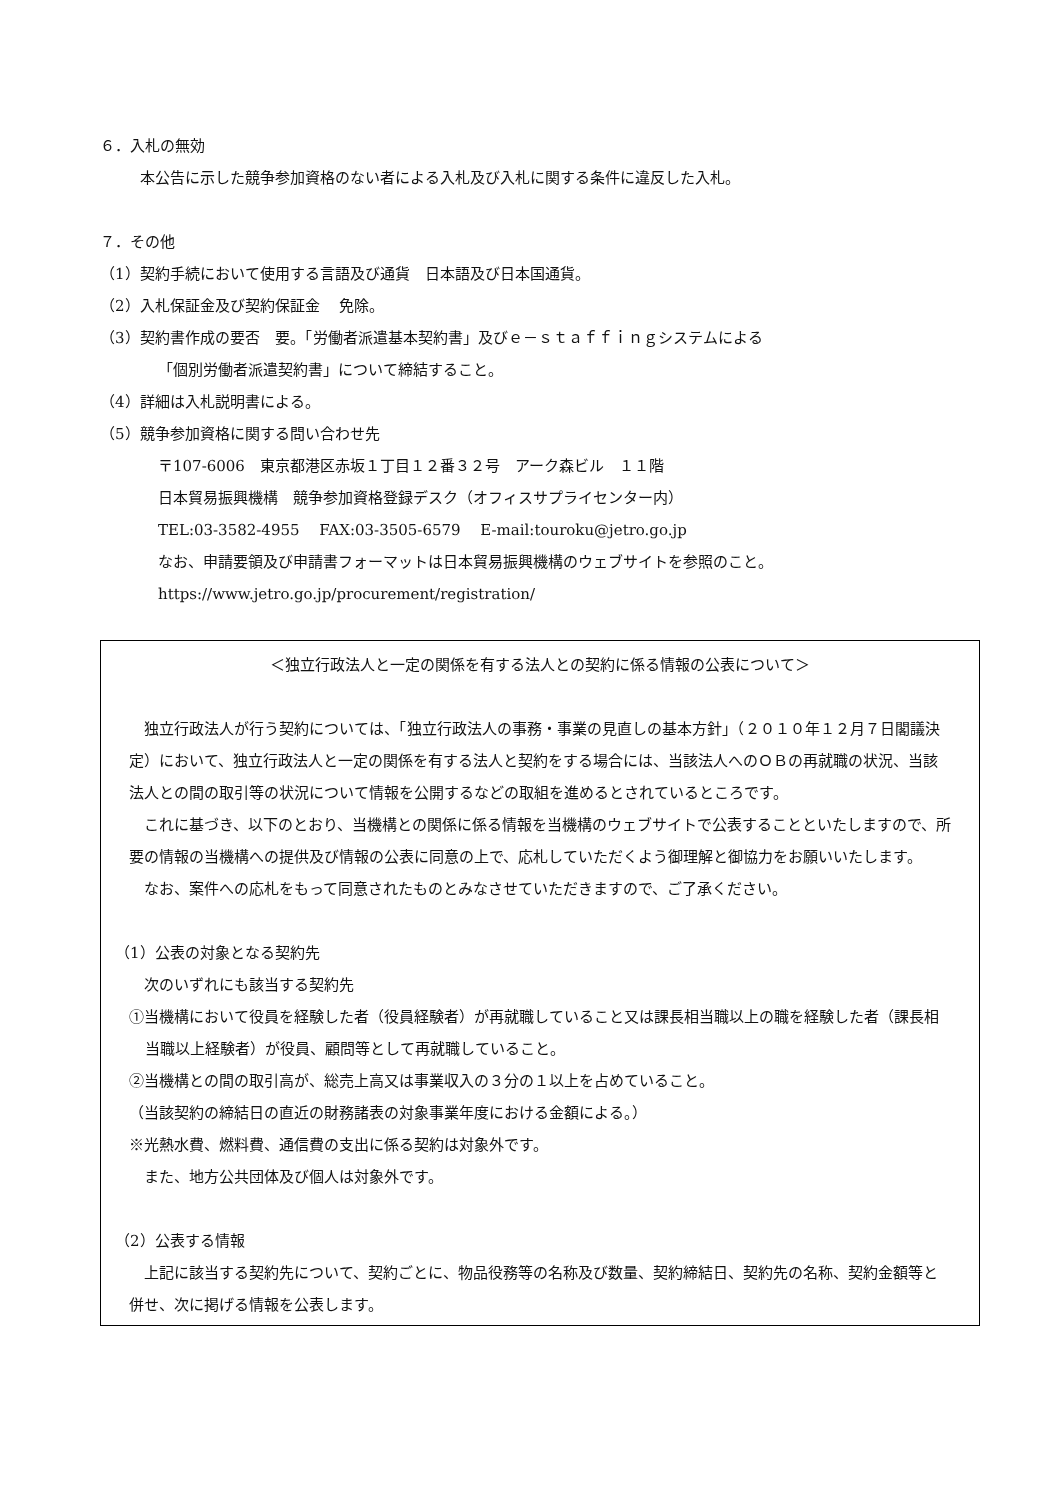６．入札の無効
本公告に示した競争参加資格のない者による入札及び入札に関する条件に違反した入札。
７．その他
（1）契約手続において使用する言語及び通貨　日本語及び日本国通貨。
（2）入札保証金及び契約保証金　 免除。
（3）契約書作成の要否　要。「労働者派遣基本契約書」及びｅ－ｓｔａｆｆｉｎｇシステムによる
「個別労働者派遣契約書」について締結すること。
（4）詳細は入札説明書による。
（5）競争参加資格に関する問い合わせ先
〒107-6006　東京都港区赤坂１丁目１２番３２号　アーク森ビル　１１階
日本貿易振興機構　競争参加資格登録デスク（オフィスサプライセンター内）
TEL:03-3582-4955　 FAX:03-3505-6579　 E-mail:touroku@jetro.go.jp
なお、申請要領及び申請書フォーマットは日本貿易振興機構のウェブサイトを参照のこと。
https://www.jetro.go.jp/procurement/registration/
＜独立行政法人と一定の関係を有する法人との契約に係る情報の公表について＞
　独立行政法人が行う契約については、「独立行政法人の事務・事業の見直しの基本方針」（２０１０年１２月７日閣議決定）において、独立行政法人と一定の関係を有する法人と契約をする場合には、当該法人へのＯＢの再就職の状況、当該法人との間の取引等の状況について情報を公開するなどの取組を進めるとされているところです。
　これに基づき、以下のとおり、当機構との関係に係る情報を当機構のウェブサイトで公表することといたしますので、所要の情報の当機構への提供及び情報の公表に同意の上で、応札していただくよう御理解と御協力をお願いいたします。
　なお、案件への応札をもって同意されたものとみなさせていただきますので、ご了承ください。
（1）公表の対象となる契約先
　次のいずれにも該当する契約先
①当機構において役員を経験した者（役員経験者）が再就職していること又は課長相当職以上の職を経験した者（課長相当職以上経験者）が役員、顧問等として再就職していること。
②当機構との間の取引高が、総売上高又は事業収入の３分の１以上を占めていること。
（当該契約の締結日の直近の財務諸表の対象事業年度における金額による。）
※光熱水費、燃料費、通信費の支出に係る契約は対象外です。
　また、地方公共団体及び個人は対象外です。
（2）公表する情報
　上記に該当する契約先について、契約ごとに、物品役務等の名称及び数量、契約締結日、契約先の名称、契約金額等と併せ、次に掲げる情報を公表します。